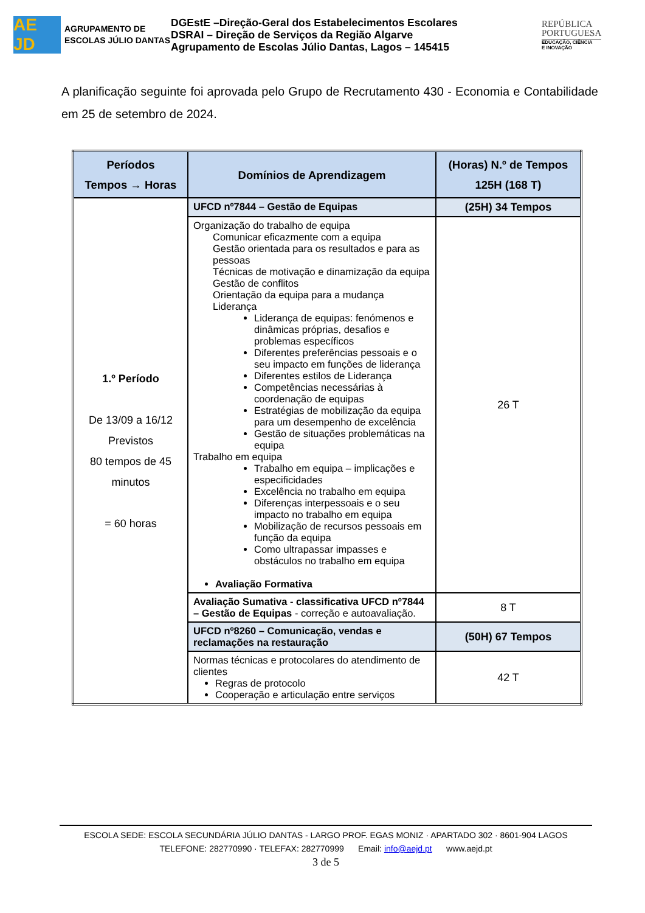AE JD
AGRUPAMENTO DE ESCOLAS JÚLIO DANTAS
DGEstE –Direção-Geral dos Estabelecimentos Escolares
DSRAI – Direção de Serviços da Região Algarve
Agrupamento de Escolas Júlio Dantas, Lagos – 145415
REPÚBLICA
PORTUGUESA
EDUCAÇÃO, CIÊNCIA
E INOVAÇÃO
A planificação seguinte foi aprovada pelo Grupo de Recrutamento 430 - Economia e Contabilidade em 25 de setembro de 2024.
| Períodos Tempos → Horas | Domínios de Aprendizagem | (Horas) N.º de Tempos 125H (168 T) |
| --- | --- | --- |
| 1.º Período De 13/09 a 16/12 Previstos 80 tempos de 45 minutos = 60 horas | UFCD nº7844 – Gestão de Equipas | (25H) 34 Tempos |
| | Organização do trabalho de equipa Comunicar eficazmente com a equipa Gestão orientada para os resultados e para as pessoas Técnicas de motivação e dinamização da equipa Gestão de conflitos Orientação da equipa para a mudança Liderança Liderança de equipas: fenómenos e dinâmicas próprias, desafios e problemas específicos Diferentes preferências pessoais e o seu impacto em funções de liderança Diferentes estilos de Liderança Competências necessárias à coordenação de equipas Estratégias de mobilização da equipa para um desempenho de excelência Gestão de situações problemáticas na equipa Trabalho em equipa Trabalho em equipa – implicações e especificidades Excelência no trabalho em equipa Diferenças interpessoais e o seu impacto no trabalho em equipa Mobilização de recursos pessoais em função da equipa Como ultrapassar impasses e obstáculos no trabalho em equipa Avaliação Formativa | 26 T |
| | Avaliação Sumativa - classificativa UFCD nº7844 – Gestão de Equipas - correção e autoavaliação. | 8 T |
| | UFCD nº8260 – Comunicação, vendas e reclamações na restauração | (50H) 67 Tempos |
| | Normas técnicas e protocolares do atendimento de clientes Regras de protocolo Cooperação e articulação entre serviços | 42 T |
ESCOLA SEDE: ESCOLA SECUNDÁRIA JÚLIO DANTAS - LARGO PROF. EGAS MONIZ · APARTADO 302 · 8601-904 LAGOS
TELEFONE: 282770990 · TELEFAX: 282770999 Email: info@aejd.pt www.aejd.pt
3 de 5